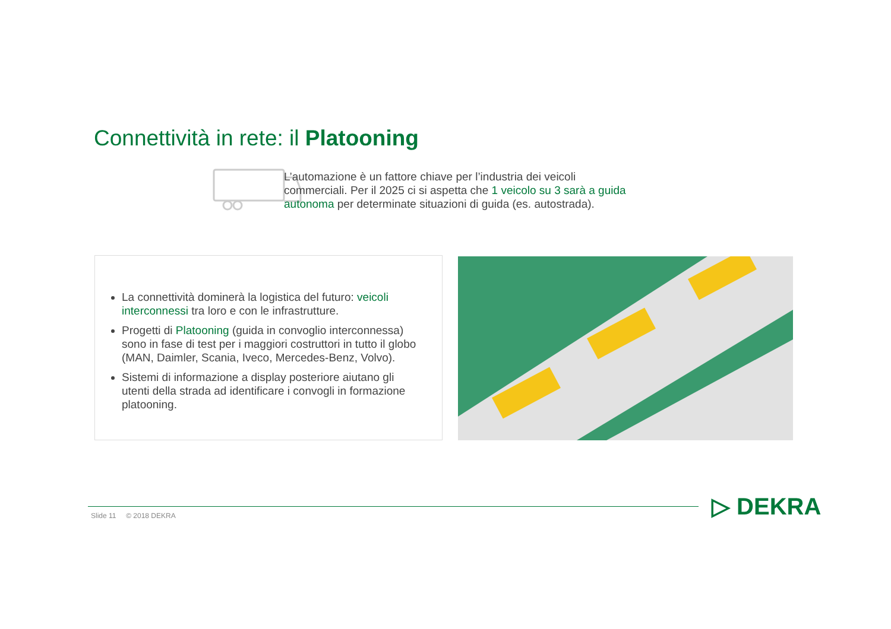Connettività in rete: il Platooning
L’automazione è un fattore chiave per l’industria dei veicoli commerciali. Per il 2025 ci si aspetta che 1 veicolo su 3 sarà a guida autonoma per determinate situazioni di guida (es. autostrada).
La connettività dominerà la logistica del futuro: veicoli interconnessi tra loro e con le infrastrutture.
Progetti di Platooning (guida in convoglio interconnessa) sono in fase di test per i maggiori costruttori in tutto il globo (MAN, Daimler, Scania, Iveco, Mercedes-Benz, Volvo).
Sistemi di informazione a display posteriore aiutano gli utenti della strada ad identificare i convogli in formazione platooning.
Slide 11 © 2018 DEKRA ▷ DEKRA